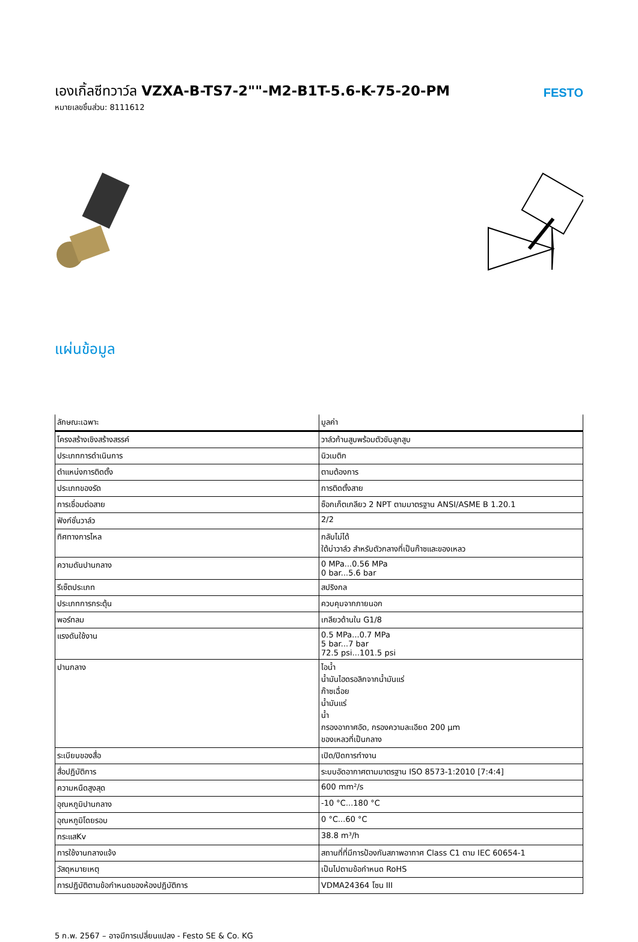เองเกิ้ลซีทวาว์ล VZXA-B-TS7-2""-M2-B1T-5.6-K-75-20-PM
หมายเลขชิ้นส่วน: 8111612
FESTO
แผ่นข้อมูล
| ลักษณะเฉพาะ | มูลค่า |
| --- | --- |
| โครงสร้างเชิงสร้างสรรค์ | วาล์วก้านสูบพร้อมตัวขับลูกสูบ |
| ประเภทการดำเนินการ | นิวเมติก |
| ตำแหน่งการติดตั้ง | ตามต้องการ |
| ประเภทของรัด | การติดตั้งสาย |
| การเชื่อมต่อสาย | ซ็อกเก็ตเกลียว 2 NPT ตามมาตรฐาน ANSI/ASME B 1.20.1 |
| ฟังก์ชั่นวาล์ว | 2/2 |
| ทิศทางการไหล | กลับไม่ได้ ใต้บ่าวาล์ว สำหรับตัวกลางที่เป็นก๊าซและของเหลว |
| ความดันปานกลาง | 0 MPa...0.56 MPa 0 bar...5.6 bar |
| รีเซ็ตประเภท | สปริงกล |
| ประเภทการกระตุ้น | ควบคุมจากภายนอก |
| พอร์ทลม | เกลียวด้านใน G1/8 |
| แรงดันใช้งาน | 0.5 MPa...0.7 MPa 5 bar...7 bar 72.5 psi...101.5 psi |
| ปานกลาง | ไอน้ำ น้ำมันไฮดรอลิกจากน้ำมันแร่ ก๊าซเฉื่อย น้ำมันแร่ น้ำ กรองอากาศอัด, กรองความละเอียด 200 µm ของเหลวที่เป็นกลาง |
| ระเบียบของสื่อ | เปิด/ปิดการทำงาน |
| สื่อปฏิบัติการ | ระบบอัดอากาศตามมาตรฐาน ISO 8573-1:2010 [7:4:4] |
| ความหนืดสูงสุด | 600 mm²/s |
| อุณหภูมิปานกลาง | -10 °C...180 °C |
| อุณหภูมิโดยรอบ | 0 °C...60 °C |
| กระแสKv | 38.8 m³/h |
| การใช้งานกลางแจ้ง | สถานที่ที่มีการป้องกันสภาพอากาศ Class C1 ตาม IEC 60654-1 |
| วัสดุหมายเหตุ | เป็นไปตามข้อกำหนด RoHS |
| การปฏิบัติตามข้อกำหนดของห้องปฏิบัติการ | VDMA24364 โซน III |
5 ก.พ. 2567 – อาจมีการเปลี่ยนแปลง - Festo SE & Co. KG